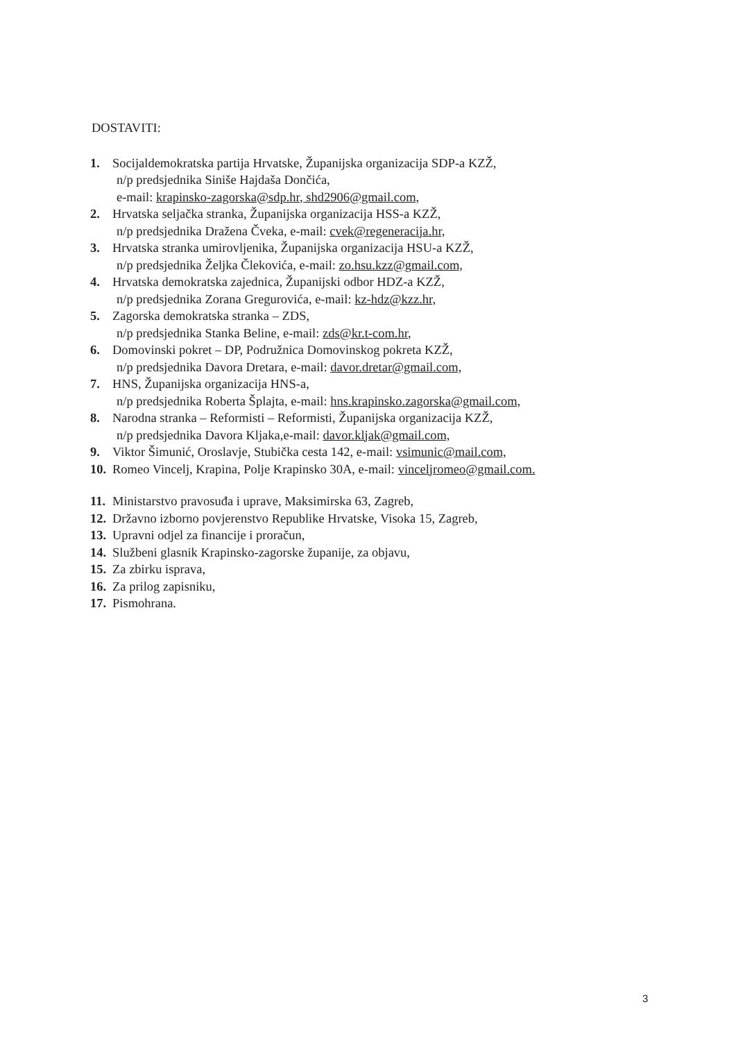DOSTAVITI:
1. Socijaldemokratska partija Hrvatske, Županijska organizacija SDP-a KZŽ,
n/p predsjednika Siniše Hajdaša Dončića,
e-mail: krapinsko-zagorska@sdp.hr, shd2906@gmail.com,
2. Hrvatska seljačka stranka, Županijska organizacija HSS-a KZŽ,
n/p predsjednika Dražena Čveka, e-mail: cvek@regeneracija.hr,
3. Hrvatska stranka umirovljenika, Županijska organizacija HSU-a KZŽ,
n/p predsjednika Željka Člekovića, e-mail: zo.hsu.kzz@gmail.com,
4. Hrvatska demokratska zajednica, Županijski odbor HDZ-a KZŽ,
n/p predsjednika Zorana Gregurovića, e-mail: kz-hdz@kzz.hr,
5. Zagorska demokratska stranka – ZDS,
n/p predsjednika Stanka Beline, e-mail: zds@kr.t-com.hr,
6. Domovinski pokret – DP, Podružnica Domovinskog pokreta KZŽ,
n/p predsjednika Davora Dretara, e-mail: davor.dretar@gmail.com,
7. HNS, Županijska organizacija HNS-a,
n/p predsjednika Roberta Šplajta, e-mail: hns.krapinsko.zagorska@gmail.com,
8. Narodna stranka – Reformisti – Reformisti, Županijska organizacija KZŽ,
n/p predsjednika Davora Kljaka,e-mail: davor.kljak@gmail.com,
9. Viktor Šimunić, Oroslavje, Stubička cesta 142, e-mail: vsimunic@mail.com,
10. Romeo Vincelj, Krapina, Polje Krapinsko 30A, e-mail: vinceljromeo@gmail.com.
11. Ministarstvo pravosuđa i uprave, Maksimirska 63, Zagreb,
12. Državno izborno povjerenstvo Republike Hrvatske, Visoka 15, Zagreb,
13. Upravni odjel za financije i proračun,
14. Službeni glasnik Krapinsko-zagorske županije, za objavu,
15. Za zbirku isprava,
16. Za prilog zapisniku,
17. Pismohrana.
3